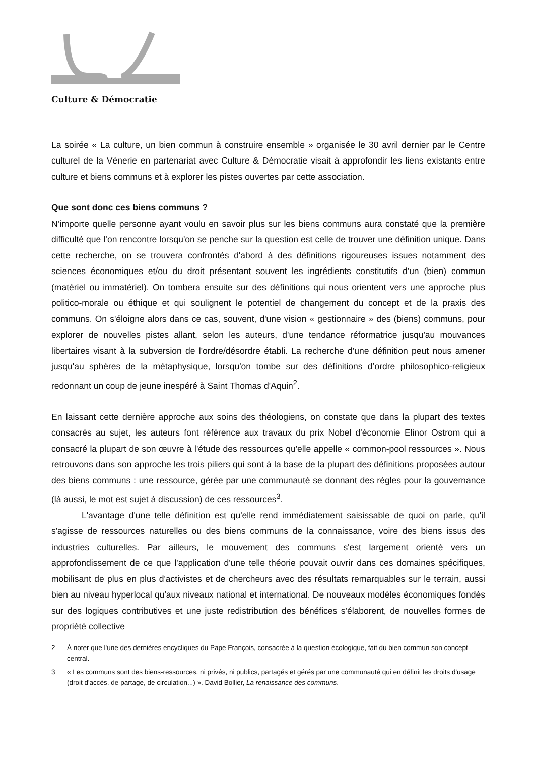Culture & Démocratie
La soirée « La culture, un bien commun à construire ensemble » organisée le 30 avril dernier par le Centre culturel de la Vénerie en partenariat avec Culture & Démocratie visait à approfondir les liens existants entre culture et biens communs et à explorer les pistes ouvertes par cette association.
Que sont donc ces biens communs ?
N’importe quelle personne ayant voulu en savoir plus sur les biens communs aura constaté que la première difficulté que l’on rencontre lorsqu'on se penche sur la question est celle de trouver une définition unique. Dans cette recherche, on se trouvera confrontés d'abord à des définitions rigoureuses issues notamment des sciences économiques et/ou du droit présentant souvent les ingrédients constitutifs d'un (bien) commun (matériel ou immatériel). On tombera ensuite sur des définitions qui nous orientent vers une approche plus politico-morale ou éthique et qui soulignent le potentiel de changement du concept et de la praxis des communs. On s'éloigne alors dans ce cas, souvent, d'une vision « gestionnaire » des (biens) communs, pour explorer de nouvelles pistes allant, selon les auteurs, d'une tendance réformatrice jusqu'au mouvances libertaires visant à la subversion de l'ordre/désordre établi. La recherche d'une définition peut nous amener jusqu'au sphères de la métaphysique, lorsqu'on tombe sur des définitions d’ordre philosophico-religieux redonnant un coup de jeune inespéré à Saint Thomas d'Aquin<sup>2</sup>.
En laissant cette dernière approche aux soins des théologiens, on constate que dans la plupart des textes consacrés au sujet, les auteurs font référence aux travaux du prix Nobel d'économie Elinor Ostrom qui a consacré la plupart de son œuvre à l'étude des ressources qu'elle appelle « common-pool ressources ». Nous retrouvons dans son approche les trois piliers qui sont à la base de la plupart des définitions proposées autour des biens communs : une ressource, gérée par une communauté se donnant des règles pour la gouvernance (là aussi, le mot est sujet à discussion) de ces ressources<sup>3</sup>.
L'avantage d'une telle définition est qu'elle rend immédiatement saisissable de quoi on parle, qu'il s'agisse de ressources naturelles ou des biens communs de la connaissance, voire des biens issus des industries culturelles. Par ailleurs, le mouvement des communs s'est largement orienté vers un approfondissement de ce que l'application d'une telle théorie pouvait ouvrir dans ces domaines spécifiques, mobilisant de plus en plus d'activistes et de chercheurs avec des résultats remarquables sur le terrain, aussi bien au niveau hyperlocal qu'aux niveaux national et international. De nouveaux modèles économiques fondés sur des logiques contributives et une juste redistribution des bénéfices s'élaborent, de nouvelles formes de propriété collective
2 À noter que l'une des dernières encycliques du Pape François, consacrée à la question écologique, fait du bien commun son concept central.
3 « Les communs sont des biens-ressources, ni privés, ni publics, partagés et gérés par une communauté qui en définit les droits d'usage (droit d'accès, de partage, de circulation...) ». David Bollier, La renaissance des communs.